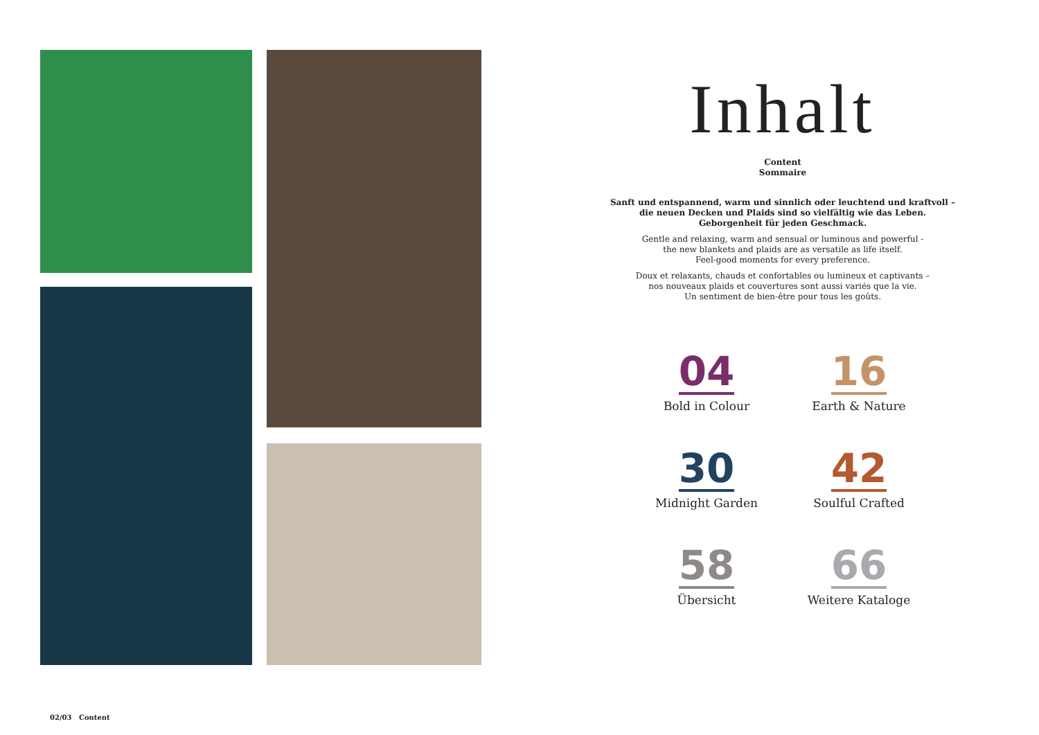Inhalt
Content
Sommaire
Sanft und entspannend, warm und sinnlich oder leuchtend und kraftvoll –
die neuen Decken und Plaids sind so vielfältig wie das Leben.
Geborgenheit für jeden Geschmack.
Gentle and relaxing, warm and sensual or luminous and powerful -
the new blankets and plaids are as versatile as life itself.
Feel-good moments for every preference.
Doux et relaxants, chauds et confortables ou lumineux et captivants –
nos nouveaux plaids et couvertures sont aussi variés que la vie.
Un sentiment de bien-être pour tous les goûts.
04
Bold in Colour
16
Earth & Nature
30
Midnight Garden
42
Soulful Crafted
58
Übersicht
66
Weitere Kataloge
02/03 Content